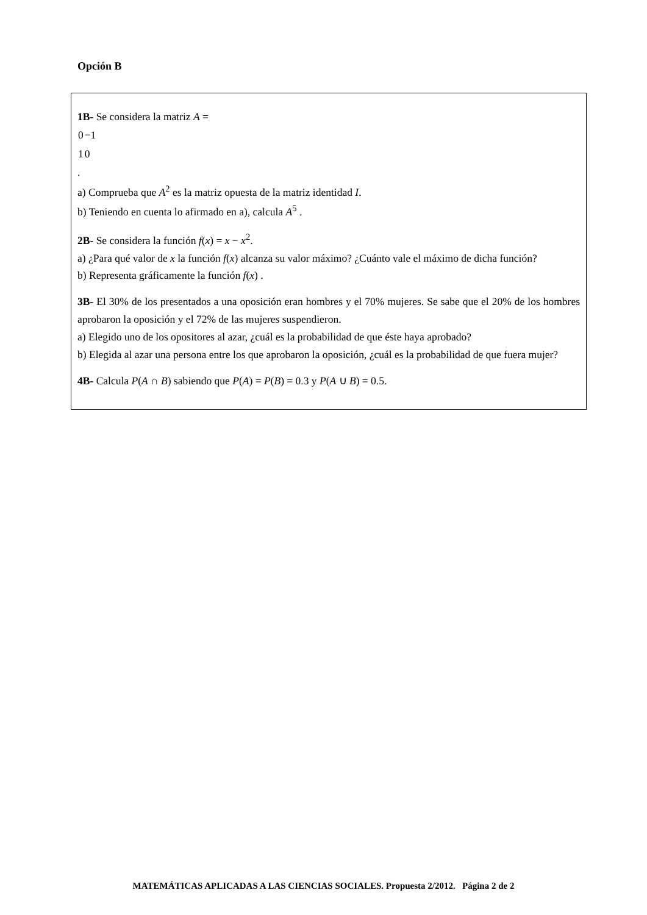Opción B
1B- Se considera la matriz A =
| 0 | −1 |
| 1 | 0 |
.
a) Comprueba que A<sup>2</sup> es la matriz opuesta de la matriz identidad I.
b) Teniendo en cuenta lo afirmado en a), calcula A<sup>5</sup> .
2B- Se considera la función f(x) = x − x<sup>2</sup>.
a) ¿Para qué valor de x la función f(x) alcanza su valor máximo? ¿Cuánto vale el máximo de dicha función?
b) Representa gráficamente la función f(x) .
3B- El 30% de los presentados a una oposición eran hombres y el 70% mujeres. Se sabe que el 20% de los hombres aprobaron la oposición y el 72% de las mujeres suspendieron.
a) Elegido uno de los opositores al azar, ¿cuál es la probabilidad de que éste haya aprobado?
b) Elegida al azar una persona entre los que aprobaron la oposición, ¿cuál es la probabilidad de que fuera mujer?
4B- Calcula P(A ∩ B) sabiendo que P(A) = P(B) = 0.3 y P(A ∪ B) = 0.5.
MATEMÁTICAS APLICADAS A LAS CIENCIAS SOCIALES. Propuesta 2/2012. Página 2 de 2